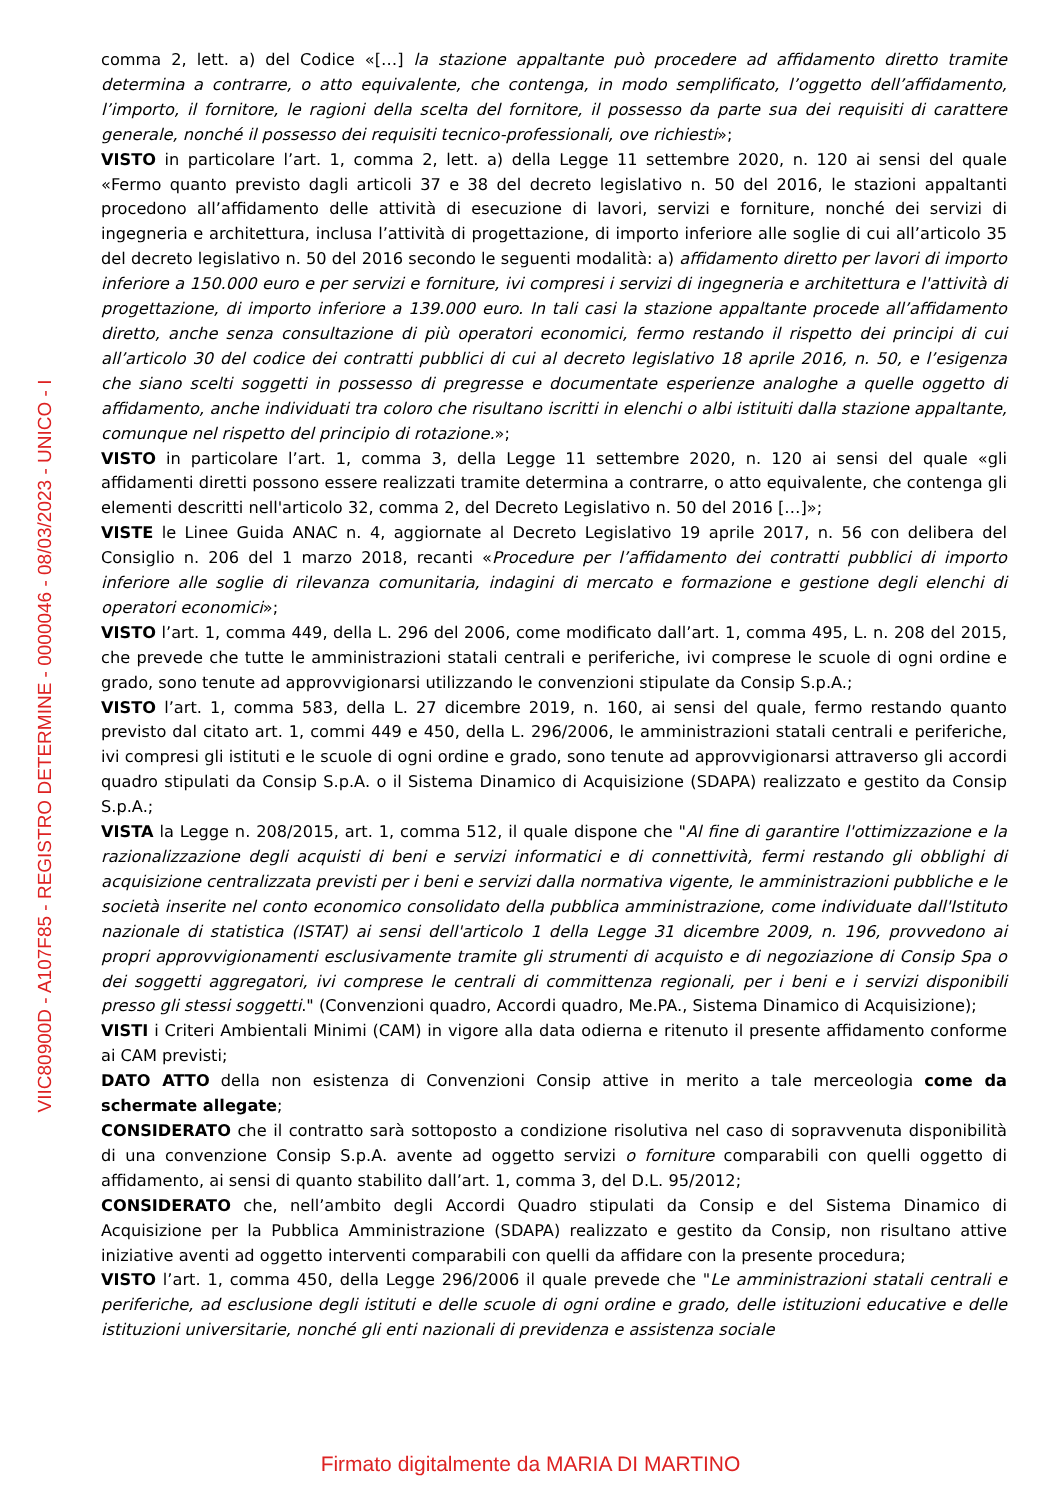VIIC80900D - A107F85 - REGISTRO DETERMINE - 0000046 - 08/03/2023 - UNICO - I
comma 2, lett. a) del Codice «[…] la stazione appaltante può procedere ad affidamento diretto tramite determina a contrarre, o atto equivalente, che contenga, in modo semplificato, l’oggetto dell’affidamento, l’importo, il fornitore, le ragioni della scelta del fornitore, il possesso da parte sua dei requisiti di carattere generale, nonché il possesso dei requisiti tecnico-professionali, ove richiesti»;
VISTO in particolare l’art. 1, comma 2, lett. a) della Legge 11 settembre 2020, n. 120 ai sensi del quale «Fermo quanto previsto dagli articoli 37 e 38 del decreto legislativo n. 50 del 2016, le stazioni appaltanti procedono all’affidamento delle attività di esecuzione di lavori, servizi e forniture, nonché dei servizi di ingegneria e architettura, inclusa l’attività di progettazione, di importo inferiore alle soglie di cui all’articolo 35 del decreto legislativo n. 50 del 2016 secondo le seguenti modalità: a) affidamento diretto per lavori di importo inferiore a 150.000 euro e per servizi e forniture, ivi compresi i servizi di ingegneria e architettura e l'attività di progettazione, di importo inferiore a 139.000 euro. In tali casi la stazione appaltante procede all’affidamento diretto, anche senza consultazione di più operatori economici, fermo restando il rispetto dei principi di cui all’articolo 30 del codice dei contratti pubblici di cui al decreto legislativo 18 aprile 2016, n. 50, e l’esigenza che siano scelti soggetti in possesso di pregresse e documentate esperienze analoghe a quelle oggetto di affidamento, anche individuati tra coloro che risultano iscritti in elenchi o albi istituiti dalla stazione appaltante, comunque nel rispetto del principio di rotazione.»;
VISTO in particolare l’art. 1, comma 3, della Legge 11 settembre 2020, n. 120 ai sensi del quale «gli affidamenti diretti possono essere realizzati tramite determina a contrarre, o atto equivalente, che contenga gli elementi descritti nell'articolo 32, comma 2, del Decreto Legislativo n. 50 del 2016 […]»;
VISTE le Linee Guida ANAC n. 4, aggiornate al Decreto Legislativo 19 aprile 2017, n. 56 con delibera del Consiglio n. 206 del 1 marzo 2018, recanti «Procedure per l’affidamento dei contratti pubblici di importo inferiore alle soglie di rilevanza comunitaria, indagini di mercato e formazione e gestione degli elenchi di operatori economici»;
VISTO l’art. 1, comma 449, della L. 296 del 2006, come modificato dall’art. 1, comma 495, L. n. 208 del 2015, che prevede che tutte le amministrazioni statali centrali e periferiche, ivi comprese le scuole di ogni ordine e grado, sono tenute ad approvvigionarsi utilizzando le convenzioni stipulate da Consip S.p.A.;
VISTO l’art. 1, comma 583, della L. 27 dicembre 2019, n. 160, ai sensi del quale, fermo restando quanto previsto dal citato art. 1, commi 449 e 450, della L. 296/2006, le amministrazioni statali centrali e periferiche, ivi compresi gli istituti e le scuole di ogni ordine e grado, sono tenute ad approvvigionarsi attraverso gli accordi quadro stipulati da Consip S.p.A. o il Sistema Dinamico di Acquisizione (SDAPA) realizzato e gestito da Consip S.p.A.;
VISTA la Legge n. 208/2015, art. 1, comma 512, il quale dispone che "Al fine di garantire l'ottimizzazione e la razionalizzazione degli acquisti di beni e servizi informatici e di connettività, fermi restando gli obblighi di acquisizione centralizzata previsti per i beni e servizi dalla normativa vigente, le amministrazioni pubbliche e le società inserite nel conto economico consolidato della pubblica amministrazione, come individuate dall'Istituto nazionale di statistica (ISTAT) ai sensi dell'articolo 1 della Legge 31 dicembre 2009, n. 196, provvedono ai propri approvvigionamenti esclusivamente tramite gli strumenti di acquisto e di negoziazione di Consip Spa o dei soggetti aggregatori, ivi comprese le centrali di committenza regionali, per i beni e i servizi disponibili presso gli stessi soggetti." (Convenzioni quadro, Accordi quadro, Me.PA., Sistema Dinamico di Acquisizione);
VISTI i Criteri Ambientali Minimi (CAM) in vigore alla data odierna e ritenuto il presente affidamento conforme ai CAM previsti;
DATO ATTO della non esistenza di Convenzioni Consip attive in merito a tale merceologia come da schermate allegate;
CONSIDERATO che il contratto sarà sottoposto a condizione risolutiva nel caso di sopravvenuta disponibilità di una convenzione Consip S.p.A. avente ad oggetto servizi o forniture comparabili con quelli oggetto di affidamento, ai sensi di quanto stabilito dall’art. 1, comma 3, del D.L. 95/2012;
CONSIDERATO che, nell’ambito degli Accordi Quadro stipulati da Consip e del Sistema Dinamico di Acquisizione per la Pubblica Amministrazione (SDAPA) realizzato e gestito da Consip, non risultano attive iniziative aventi ad oggetto interventi comparabili con quelli da affidare con la presente procedura;
VISTO l’art. 1, comma 450, della Legge 296/2006 il quale prevede che "Le amministrazioni statali centrali e periferiche, ad esclusione degli istituti e delle scuole di ogni ordine e grado, delle istituzioni educative e delle istituzioni universitarie, nonché gli enti nazionali di previdenza e assistenza sociale
Firmato digitalmente da MARIA DI MARTINO